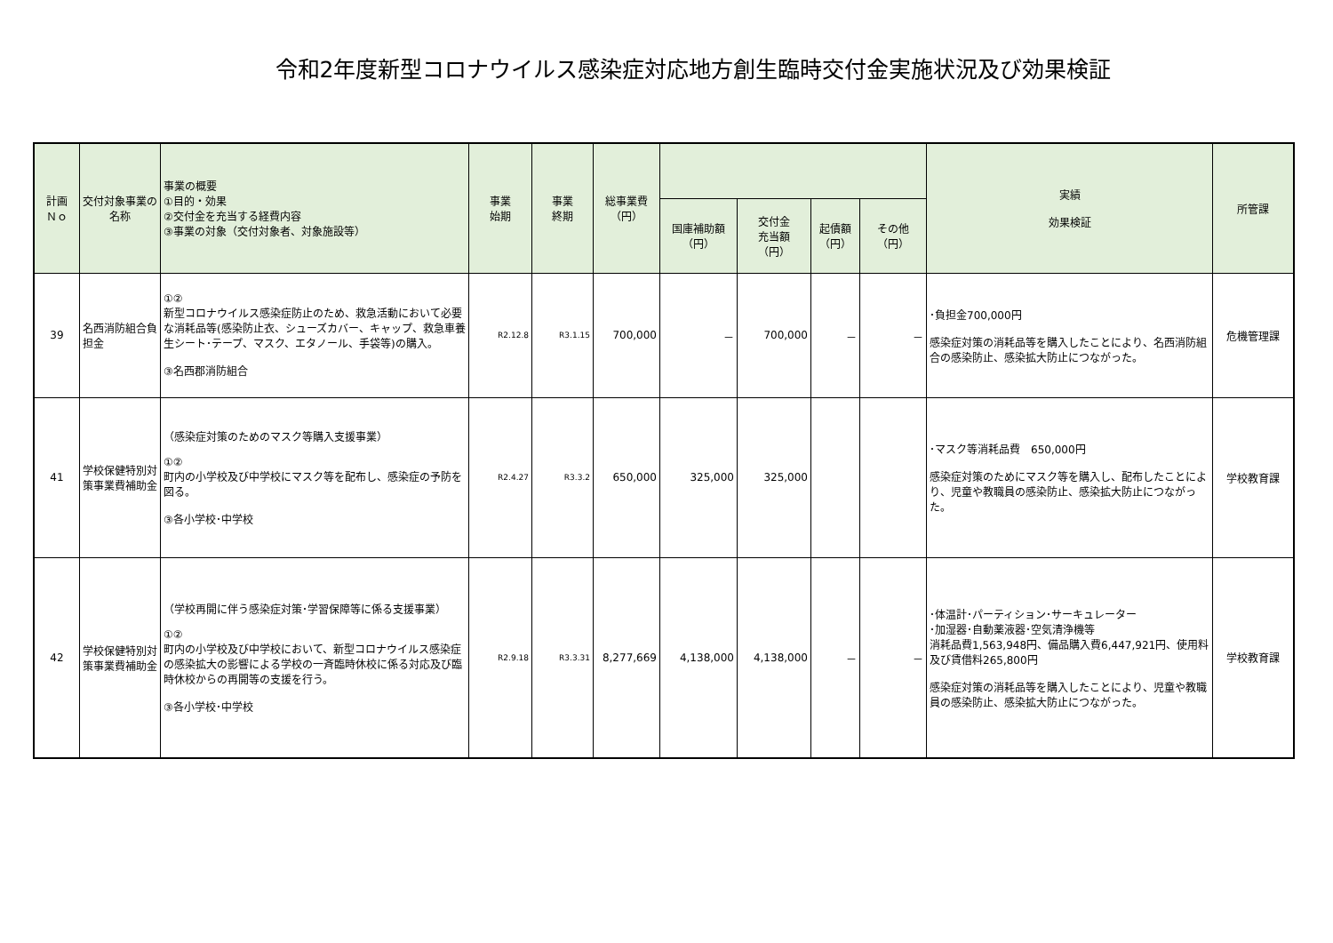令和2年度新型コロナウイルス感染症対応地方創生臨時交付金実施状況及び効果検証
| 計画 Ｎｏ | 交付対象事業の名称 | 事業の概要 ①目的・効果 ②交付金を充当する経費内容 ③事業の対象（交付対象者、対象施設等） | 事業 始期 | 事業 終期 | 総事業費 （円） | | | | | 実績 効果検証 | 所管課 |
| --- | --- | --- | --- | --- | --- | --- | --- | --- | --- | --- | --- |
| | | | | | | 国庫補助額 （円） | 交付金 充当額 （円） | 起債額 （円） | その他 （円） | | |
| 39 | 名西消防組合負担金 | ①② 新型コロナウイルス感染症防止のため、救急活動において必要な消耗品等(感染防止衣、シューズカバー、キャップ、救急車養生シート･テープ、マスク、エタノール、手袋等)の購入。 ③名西郡消防組合 | R2.12.8 | R3.1.15 | 700,000 | － | 700,000 | － | － | ･負担金700,000円 感染症対策の消耗品等を購入したことにより、名西消防組合の感染防止、感染拡大防止につながった。 | 危機管理課 |
| 41 | 学校保健特別対策事業費補助金 | （感染症対策のためのマスク等購入支援事業） ①② 町内の小学校及び中学校にマスク等を配布し、感染症の予防を図る。 ③各小学校･中学校 | R2.4.27 | R3.3.2 | 650,000 | 325,000 | 325,000 | | | ･マスク等消耗品費 650,000円 感染症対策のためにマスク等を購入し、配布したことにより、児童や教職員の感染防止、感染拡大防止につながった。 | 学校教育課 |
| 42 | 学校保健特別対策事業費補助金 | （学校再開に伴う感染症対策･学習保障等に係る支援事業） ①② 町内の小学校及び中学校において、新型コロナウイルス感染症の感染拡大の影響による学校の一斉臨時休校に係る対応及び臨時休校からの再開等の支援を行う。 ③各小学校･中学校 | R2.9.18 | R3.3.31 | 8,277,669 | 4,138,000 | 4,138,000 | － | － | ･体温計･パーティション･サーキュレーター ･加湿器･自動薬液器･空気清浄機等 消耗品費1,563,948円、備品購入費6,447,921円、使用料及び賃借料265,800円 感染症対策の消耗品等を購入したことにより、児童や教職員の感染防止、感染拡大防止につながった。 | 学校教育課 |